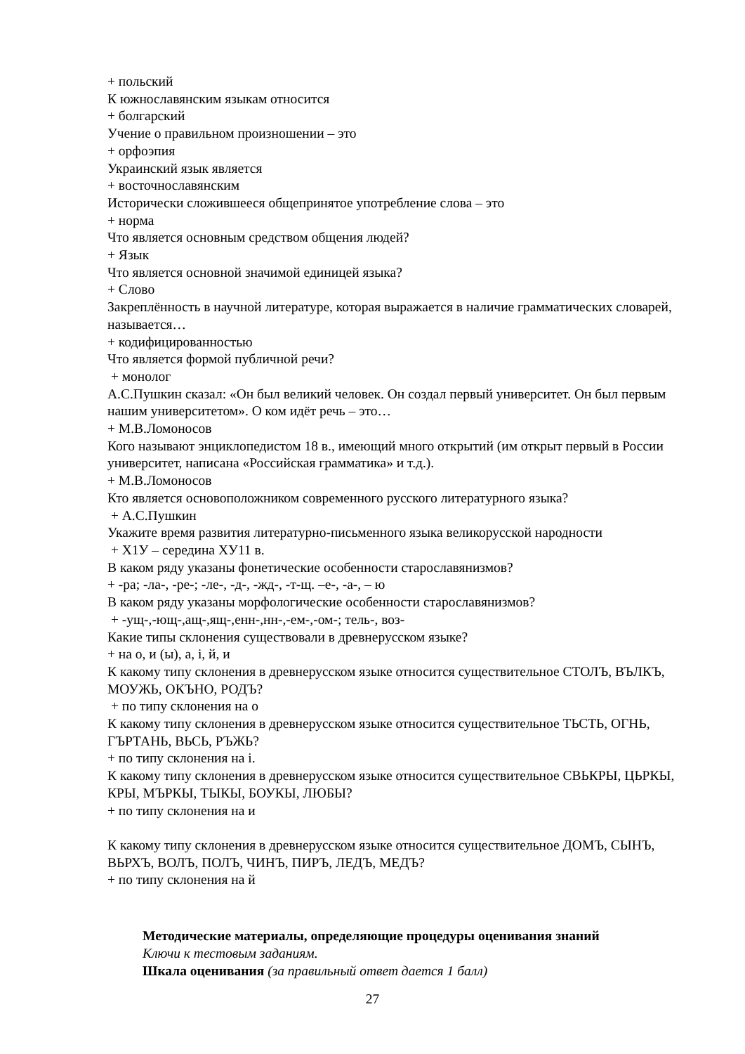+ польский
К южнославянским языкам относится
+ болгарский
Учение о правильном произношении – это
+ орфоэпия
Украинский язык является
+ восточнославянским
Исторически сложившееся общепринятое употребление слова – это
+ норма
Что является основным средством общения людей?
+ Язык
Что является основной значимой единицей языка?
+ Слово
Закреплённость в научной литературе, которая выражается в наличие грамматических словарей, называется…
+ кодифицированностью
Что является формой публичной речи?
+ монолог
А.С.Пушкин сказал: «Он был великий человек. Он создал первый университет. Он был первым нашим университетом». О ком идёт речь – это…
+ М.В.Ломоносов
Кого называют энциклопедистом 18 в., имеющий много открытий (им открыт первый в России университет, написана «Российская грамматика» и т.д.).
+ М.В.Ломоносов
Кто является основоположником современного русского литературного языка?
+ А.С.Пушкин
Укажите время развития литературно-письменного языка великорусской народности
+ Х1У – середина ХУ11 в.
В каком ряду указаны фонетические особенности старославянизмов?
+ -ра; -ла-, -ре-; -ле-, -д-, -жд-, -т-щ. –е-, -а-, – ю
В каком ряду указаны морфологические особенности старославянизмов?
+ -ущ-,-ющ-,ащ-,ящ-,енн-,нн-,-ем-,-ом-; тель-, воз-
Какие типы склонения существовали в древнерусском языке?
+ на о, и (ы), а, і, й, и
К какому типу склонения в древнерусском языке относится существительное СТОЛЪ, ВЪЛКЪ, МОУЖЬ, ОКЪНО, РОДЪ?
+ по типу склонения на о
К какому типу склонения в древнерусском языке относится существительное ТЬСТЬ, ОГНЬ, ГЪРТАНЬ, ВЬСЬ, РЪЖЬ?
+ по типу склонения на і.
К какому типу склонения в древнерусском языке относится существительное СВЬКРЫ, ЦЬРКЫ, КРЫ, МЪРКЫ, ТЫКЫ, БОУКЫ, ЛЮБЫ?
+ по типу склонения на и
К какому типу склонения в древнерусском языке относится существительное ДОМЪ, СЫНЪ, ВЬРХЪ, ВОЛЪ, ПОЛЪ, ЧИНЪ, ПИРЪ, ЛЕДЪ, МЕДЪ?
+ по типу склонения на й
Методические материалы, определяющие процедуры оценивания знаний
Ключи к тестовым заданиям.
Шкала оценивания (за правильный ответ дается 1 балл)
27